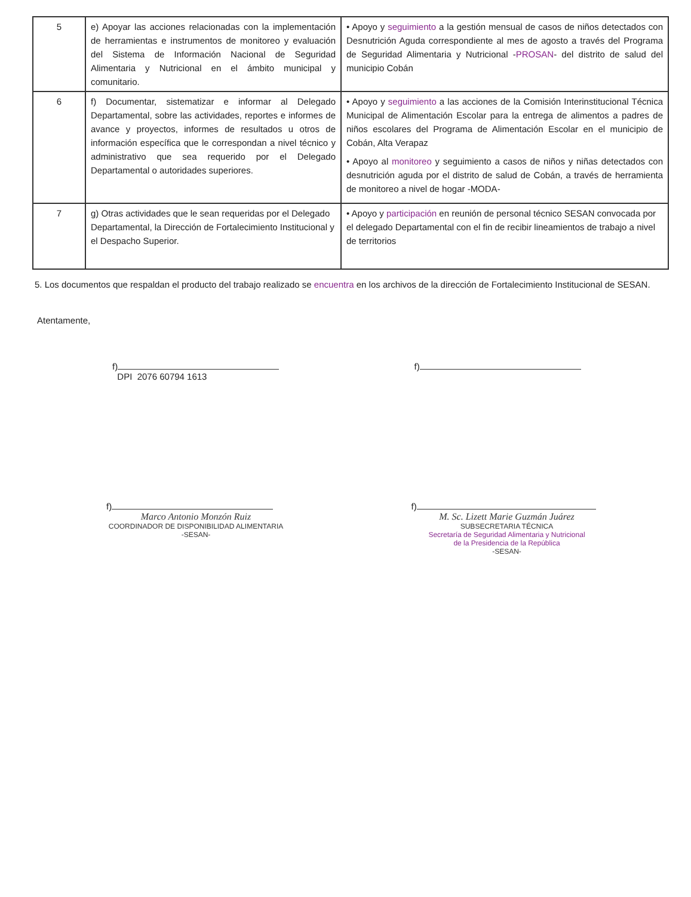| 5 | e) Apoyar las acciones relacionadas con la implementación de herramientas e instrumentos de monitoreo y evaluación del Sistema de Información Nacional de Seguridad Alimentaria y Nutricional en el ámbito municipal y comunitario. | • Apoyo y seguimiento a la gestión mensual de casos de niños detectados con Desnutrición Aguda correspondiente al mes de agosto a través del Programa de Seguridad Alimentaria y Nutricional - PROSAN - del distrito de salud del municipio Cobán |
| 6 | f) Documentar, sistematizar e informar al Delegado Departamental, sobre las actividades, reportes e informes de avance y proyectos, informes de resultados u otros de información específica que le correspondan a nivel técnico y administrativo que sea requerido por el Delegado Departamental o autoridades superiores. | • Apoyo y seguimiento a las acciones de la Comisión Interinstitucional Técnica Municipal de Alimentación Escolar para la entrega de alimentos a padres de niños escolares del Programa de Alimentación Escolar en el municipio de Cobán, Alta Verapaz • Apoyo al monitoreo y seguimiento a casos de niños y niñas detectados con desnutrición aguda por el distrito de salud de Cobán, a través de herramienta de monitoreo a nivel de hogar -MODA- |
| 7 | g) Otras actividades que le sean requeridas por el Delegado Departamental, la Dirección de Fortalecimiento Institucional y el Despacho Superior. | • Apoyo y participación en reunión de personal técnico SESAN convocada por el delegado Departamental con el fin de recibir lineamientos de trabajo a nivel de territorios |
5. Los documentos que respaldan el producto del trabajo realizado se encuentra en los archivos de la dirección de Fortalecimiento Institucional de SESAN.
Atentamente,
f)
DPI 2076 60794 1613
f)
f)
Marco Antonio Monzón Ruiz
COORDINADOR DE DISPONIBILIDAD ALIMENTARIA
-SESAN-
f)
M. Sc. Lizett Marie Guzmán Juárez
SUBSECRETARIA TÉCNICA
Secretaría de Seguridad Alimentaria y Nutricional
de la Presidencia de la República
-SESAN-